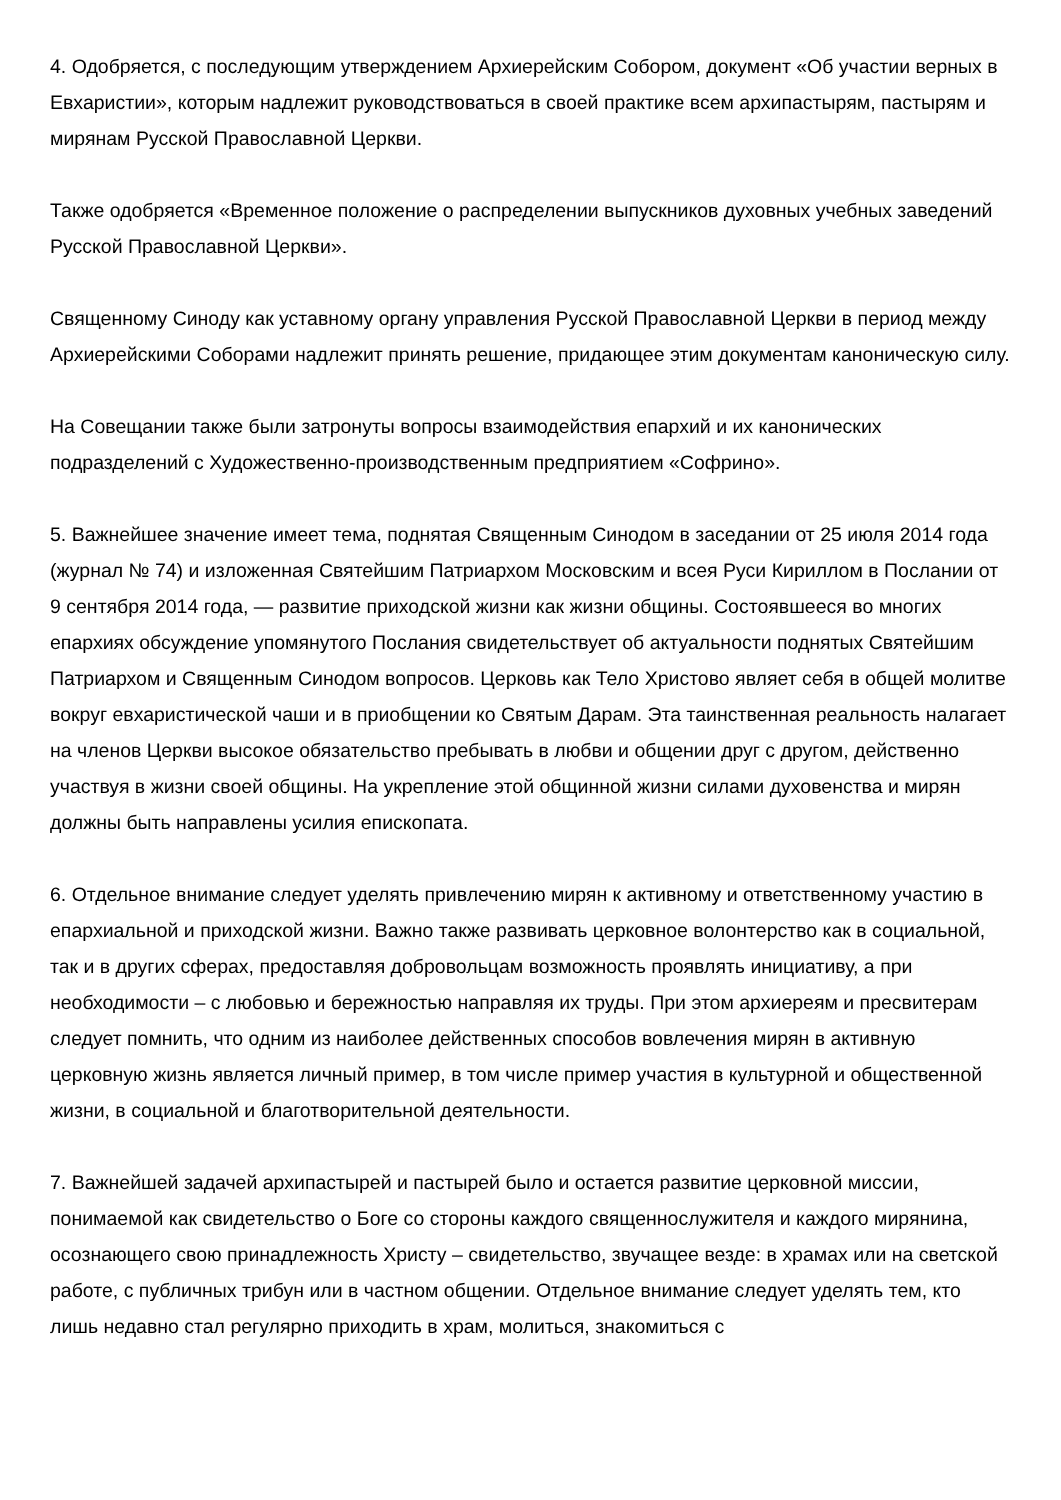4. Одобряется, с последующим утверждением Архиерейским Собором, документ «Об участии верных в Евхаристии», которым надлежит руководствоваться в своей практике всем архипастырям, пастырям и мирянам Русской Православной Церкви.
Также одобряется «Временное положение о распределении выпускников духовных учебных заведений Русской Православной Церкви».
Священному Синоду как уставному органу управления Русской Православной Церкви в период между Архиерейскими Соборами надлежит принять решение, придающее этим документам каноническую силу.
На Совещании также были затронуты вопросы взаимодействия епархий и их канонических подразделений с Художественно-производственным предприятием «Софрино».
5. Важнейшее значение имеет тема, поднятая Священным Синодом в заседании от 25 июля 2014 года (журнал № 74) и изложенная Святейшим Патриархом Московским и всея Руси Кириллом в Послании от 9 сентября 2014 года, — развитие приходской жизни как жизни общины. Состоявшееся во многих епархиях обсуждение упомянутого Послания свидетельствует об актуальности поднятых Святейшим Патриархом и Священным Синодом вопросов. Церковь как Тело Христово являет себя в общей молитве вокруг евхаристической чаши и в приобщении ко Святым Дарам. Эта таинственная реальность налагает на членов Церкви высокое обязательство пребывать в любви и общении друг с другом, действенно участвуя в жизни своей общины. На укрепление этой общинной жизни силами духовенства и мирян должны быть направлены усилия епископата.
6. Отдельное внимание следует уделять привлечению мирян к активному и ответственному участию в епархиальной и приходской жизни. Важно также развивать церковное волонтерство как в социальной, так и в других сферах, предоставляя добровольцам возможность проявлять инициативу, а при необходимости – с любовью и бережностью направляя их труды. При этом архиереям и пресвитерам следует помнить, что одним из наиболее действенных способов вовлечения мирян в активную церковную жизнь является личный пример, в том числе пример участия в культурной и общественной жизни, в социальной и благотворительной деятельности.
7. Важнейшей задачей архипастырей и пастырей было и остается развитие церковной миссии, понимаемой как свидетельство о Боге со стороны каждого священнослужителя и каждого мирянина, осознающего свою принадлежность Христу – свидетельство, звучащее везде: в храмах или на светской работе, с публичных трибун или в частном общении. Отдельное внимание следует уделять тем, кто лишь недавно стал регулярно приходить в храм, молиться, знакомиться с